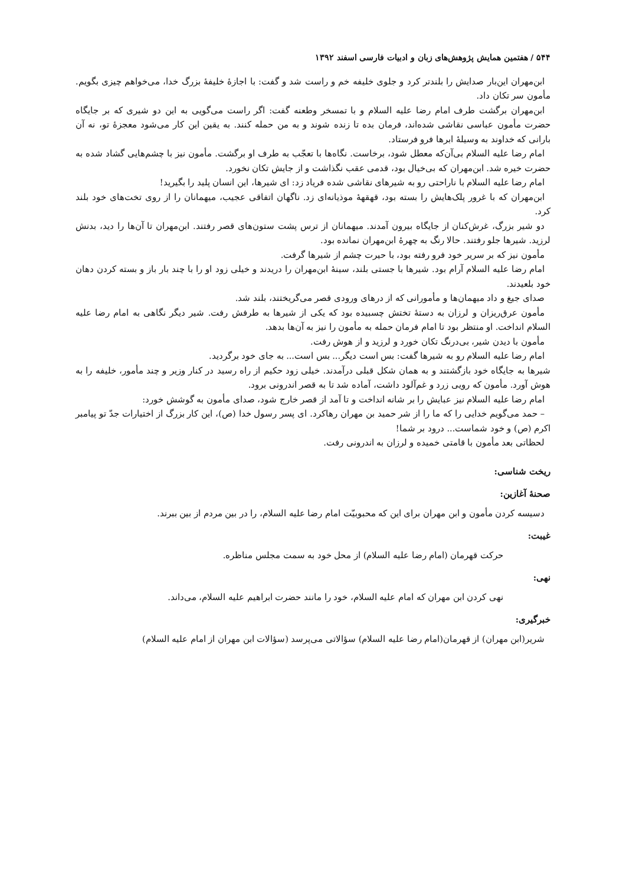۵۴۴ / هفتمین همایش پژوهش‌های زبان و ادبیات فارسی اسفند ۱۳۹۲
ابن‌مهران این‌بار صدایش را بلندتر کرد و جلوی خلیفه خم و راست شد و گفت: با اجازهٔ خلیفهٔ بزرگ خدا، می‌خواهم چیزی بگویم. مأمون سر تکان داد.
ابن‌مهران برگشت طرف امام رضا علیه السلام و با تمسخر وطعنه گفت: اگر راست می‌گویی به این دو شیری که بر جایگاه حضرت مأمون عباسی نقاشی شده‌اند، فرمان بده تا زنده شوند و به من حمله کنند. به یقین این کار می‌شود معجزهٔ تو، نه آن بارانی که خداوند به وسیلهٔ ابرها فرو فرستاد.
امام رضا علیه السلام بی‌آن‌که معطل شود، برخاست. نگاه‌ها با تعجّب به طرف او برگشت. مأمون نیز با چشم‌هایی گشاد شده به حضرت خیره شد. ابن‌مهران که بی‌خیال بود، قدمی عقب نگذاشت و از جایش تکان نخورد.
امام رضا علیه السلام با ناراحتی رو به شیرهای نقاشی شده فریاد زد: ای شیرها، این انسان پلید را بگیرید!
ابن‌مهران که با غرور پلک‌هایش را بسته بود، قهقههٔ موذیانه‌ای زد. ناگهان اتفاقی عجیب، میهمانان را از روی تخت‌های خود بلند کرد.
دو شیر بزرگ، غرش‌کنان از جایگاه بیرون آمدند. میهمانان از ترس پشت ستون‌های قصر رفتند. ابن‌مهران تا آن‌ها را دید، بدنش لرزید. شیرها جلو رفتند. حالا رنگ به چهرهٔ ابن‌مهران نمانده بود.
مأمون نیز که بر سریر خود فرو رفته بود، با حیرت چشم از شیرها گرفت.
امام رضا علیه السلام آرام بود. شیرها با جستی بلند، سینهٔ ابن‌مهران را دریدند و خیلی زود او را با چند بار باز و بسته کردن دهان خود بلعیدند.
صدای جیغ و داد میهمان‌ها و مأمورانی که از درهای ورودی قصر می‌گریختند، بلند شد.
مأمون عرق‌ریزان و لرزان به دستهٔ تختش چسبیده بود که یکی از شیرها به طرفش رفت. شیر دیگر نگاهی به امام رضا علیه السلام انداخت. او منتظر بود تا امام فرمان حمله به مأمون را نیز به آن‌ها بدهد.
مأمون با دیدن شیر، بی‌درنگ تکان خورد و لرزید و از هوش رفت.
امام رضا علیه السلام رو به شیرها گفت: بس است دیگر... بس است... به جای خود برگردید.
شیرها به جایگاه خود بازگشتند و به همان شکل قبلی درآمدند. خیلی زود حکیم از راه رسید در کنار وزیر و چند مأمور، خلیفه را به هوش آورد. مأمون که رویی زرد و غم‌آلود داشت، آماده شد تا به قصر اندرونی برود.
امام رضا علیه السلام نیز عبایش را بر شانه انداخت و تا آمد از قصر خارج شود، صدای مأمون به گوشش خورد:
– حمد می‌گویم خدایی را که ما را از شر حمید بن مهران رهاکرد. ای پسر رسول خدا (ص)، این کار بزرگ از اختیارات جدّ تو پیامبر اکرم (ص) و خود شماست... درود بر شما!
لحظاتی بعد مأمون با قامتی خمیده و لرزان به اندرونی رفت.
ریخت شناسی:
صحنهٔ آغازین:
دسیسه کردن مأمون و ابن مهران برای این که محبوبیّت امام رضا علیه السلام، را در بین مردم از بین ببرند.
غیبت:
حرکت قهرمان (امام رضا علیه السلام) از محل خود به سمت مجلس مناظره.
نهی:
نهی کردن ابن مهران که امام علیه السلام، خود را مانند حضرت ابراهیم علیه السلام، می‌داند.
خبرگیری:
شریر(ابن مهران) از قهرمان(امام رضا علیه السلام) سؤالاتی می‌پرسد (سؤالات ابن مهران از امام علیه السلام)